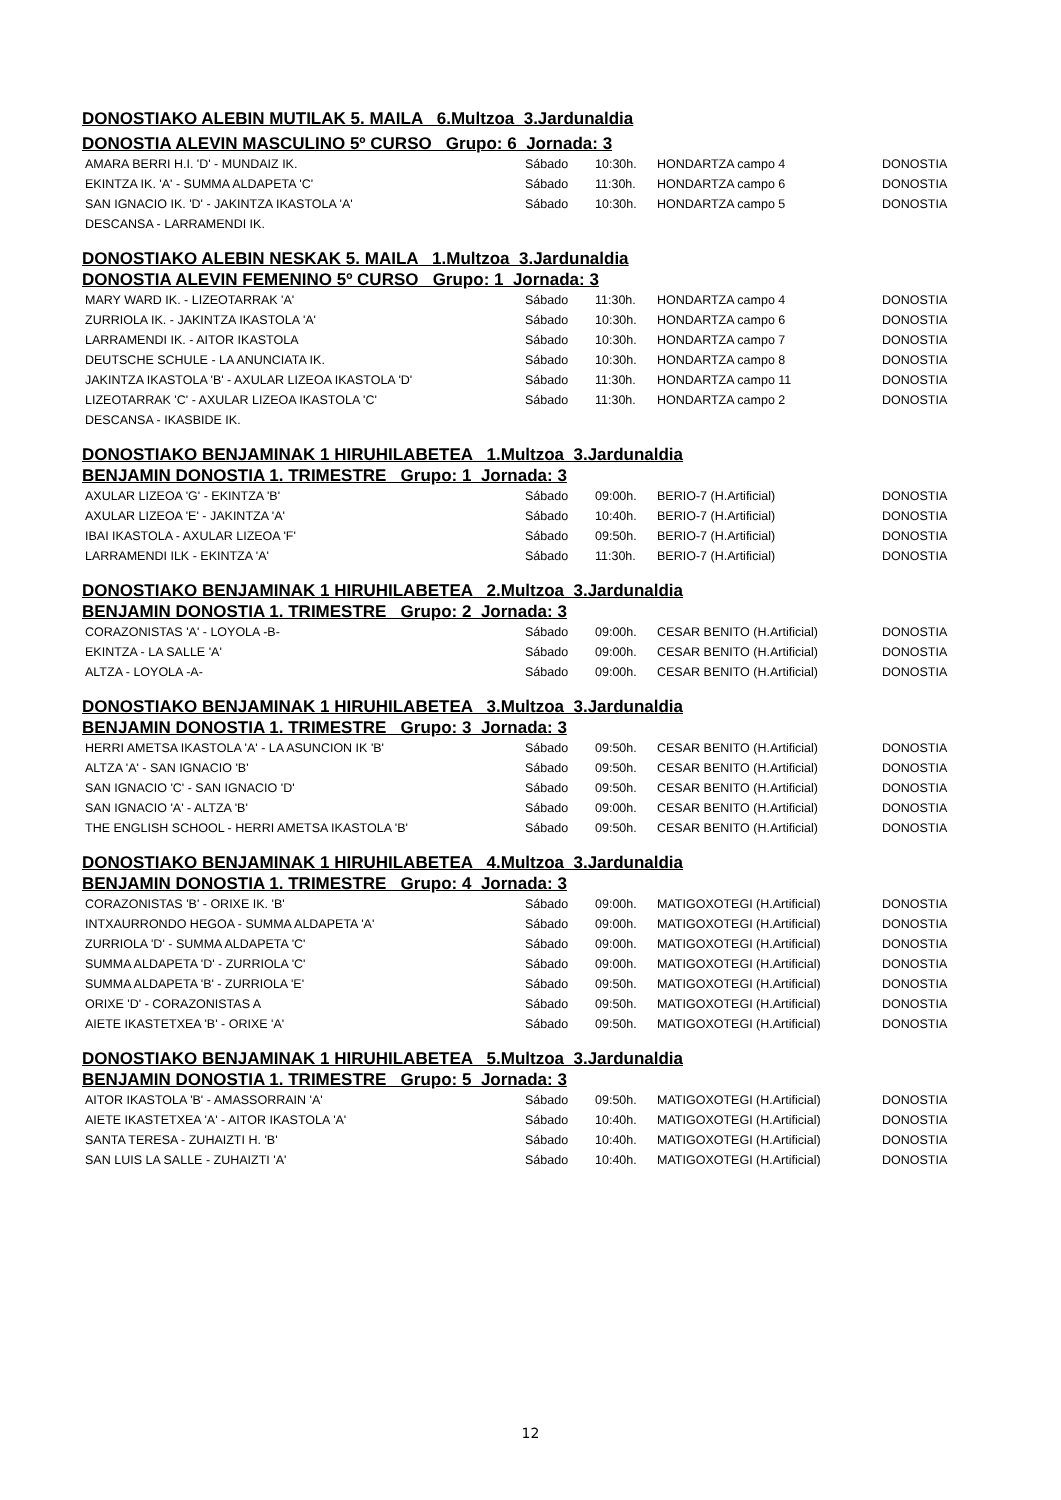DONOSTIAKO ALEBIN MUTILAK 5. MAILA 6.Multzoa 3.Jardunaldia
DONOSTIA ALEVIN MASCULINO 5º CURSO Grupo: 6 Jornada: 3
| AMARA BERRI H.I. 'D' - MUNDAIZ IK. | Sábado | 10:30h. | HONDARTZA campo 4 | DONOSTIA |
| EKINTZA IK. 'A' - SUMMA ALDAPETA 'C' | Sábado | 11:30h. | HONDARTZA campo 6 | DONOSTIA |
| SAN IGNACIO IK. 'D' - JAKINTZA IKASTOLA 'A' | Sábado | 10:30h. | HONDARTZA campo 5 | DONOSTIA |
| DESCANSA - LARRAMENDI IK. | | | | |
DONOSTIAKO ALEBIN NESKAK 5. MAILA 1.Multzoa 3.Jardunaldia
DONOSTIA ALEVIN FEMENINO 5º CURSO Grupo: 1 Jornada: 3
| MARY WARD IK. - LIZEOTARRAK 'A' | Sábado | 11:30h. | HONDARTZA campo 4 | DONOSTIA |
| ZURRIOLA IK. - JAKINTZA IKASTOLA 'A' | Sábado | 10:30h. | HONDARTZA campo 6 | DONOSTIA |
| LARRAMENDI IK. - AITOR IKASTOLA | Sábado | 10:30h. | HONDARTZA campo 7 | DONOSTIA |
| DEUTSCHE SCHULE - LA ANUNCIATA IK. | Sábado | 10:30h. | HONDARTZA campo 8 | DONOSTIA |
| JAKINTZA IKASTOLA 'B' - AXULAR LIZEOA IKASTOLA 'D' | Sábado | 11:30h. | HONDARTZA campo 11 | DONOSTIA |
| LIZEOTARRAK 'C' - AXULAR LIZEOA IKASTOLA 'C' | Sábado | 11:30h. | HONDARTZA campo 2 | DONOSTIA |
| DESCANSA - IKASBIDE IK. | | | | |
DONOSTIAKO BENJAMINAK 1 HIRUHILABETEA 1.Multzoa 3.Jardunaldia
BENJAMIN DONOSTIA 1. TRIMESTRE Grupo: 1 Jornada: 3
| AXULAR LIZEOA 'G' - EKINTZA 'B' | Sábado | 09:00h. | BERIO-7 (H.Artificial) | DONOSTIA |
| AXULAR LIZEOA 'E' - JAKINTZA 'A' | Sábado | 10:40h. | BERIO-7 (H.Artificial) | DONOSTIA |
| IBAI IKASTOLA - AXULAR LIZEOA 'F' | Sábado | 09:50h. | BERIO-7 (H.Artificial) | DONOSTIA |
| LARRAMENDI ILK - EKINTZA 'A' | Sábado | 11:30h. | BERIO-7 (H.Artificial) | DONOSTIA |
DONOSTIAKO BENJAMINAK 1 HIRUHILABETEA 2.Multzoa 3.Jardunaldia
BENJAMIN DONOSTIA 1. TRIMESTRE Grupo: 2 Jornada: 3
| CORAZONISTAS 'A' - LOYOLA -B- | Sábado | 09:00h. | CESAR BENITO (H.Artificial) | DONOSTIA |
| EKINTZA - LA SALLE 'A' | Sábado | 09:00h. | CESAR BENITO (H.Artificial) | DONOSTIA |
| ALTZA - LOYOLA -A- | Sábado | 09:00h. | CESAR BENITO (H.Artificial) | DONOSTIA |
DONOSTIAKO BENJAMINAK 1 HIRUHILABETEA 3.Multzoa 3.Jardunaldia
BENJAMIN DONOSTIA 1. TRIMESTRE Grupo: 3 Jornada: 3
| HERRI AMETSA IKASTOLA 'A' - LA ASUNCION IK 'B' | Sábado | 09:50h. | CESAR BENITO (H.Artificial) | DONOSTIA |
| ALTZA 'A' - SAN IGNACIO 'B' | Sábado | 09:50h. | CESAR BENITO (H.Artificial) | DONOSTIA |
| SAN IGNACIO 'C' - SAN IGNACIO 'D' | Sábado | 09:50h. | CESAR BENITO (H.Artificial) | DONOSTIA |
| SAN IGNACIO 'A' - ALTZA 'B' | Sábado | 09:00h. | CESAR BENITO (H.Artificial) | DONOSTIA |
| THE ENGLISH SCHOOL - HERRI AMETSA IKASTOLA 'B' | Sábado | 09:50h. | CESAR BENITO (H.Artificial) | DONOSTIA |
DONOSTIAKO BENJAMINAK 1 HIRUHILABETEA 4.Multzoa 3.Jardunaldia
BENJAMIN DONOSTIA 1. TRIMESTRE Grupo: 4 Jornada: 3
| CORAZONISTAS 'B' - ORIXE IK. 'B' | Sábado | 09:00h. | MATIGOXOTEGI (H.Artificial) | DONOSTIA |
| INTXAURRONDO HEGOA - SUMMA ALDAPETA 'A' | Sábado | 09:00h. | MATIGOXOTEGI (H.Artificial) | DONOSTIA |
| ZURRIOLA 'D' - SUMMA ALDAPETA 'C' | Sábado | 09:00h. | MATIGOXOTEGI (H.Artificial) | DONOSTIA |
| SUMMA ALDAPETA 'D' - ZURRIOLA 'C' | Sábado | 09:00h. | MATIGOXOTEGI (H.Artificial) | DONOSTIA |
| SUMMA ALDAPETA 'B' - ZURRIOLA 'E' | Sábado | 09:50h. | MATIGOXOTEGI (H.Artificial) | DONOSTIA |
| ORIXE 'D' - CORAZONISTAS A | Sábado | 09:50h. | MATIGOXOTEGI (H.Artificial) | DONOSTIA |
| AIETE IKASTETXEA 'B' - ORIXE 'A' | Sábado | 09:50h. | MATIGOXOTEGI (H.Artificial) | DONOSTIA |
DONOSTIAKO BENJAMINAK 1 HIRUHILABETEA 5.Multzoa 3.Jardunaldia
BENJAMIN DONOSTIA 1. TRIMESTRE Grupo: 5 Jornada: 3
| AITOR IKASTOLA 'B' - AMASSORRAIN 'A' | Sábado | 09:50h. | MATIGOXOTEGI (H.Artificial) | DONOSTIA |
| AIETE IKASTETXEA 'A' - AITOR IKASTOLA 'A' | Sábado | 10:40h. | MATIGOXOTEGI (H.Artificial) | DONOSTIA |
| SANTA TERESA - ZUHAIZTI H. 'B' | Sábado | 10:40h. | MATIGOXOTEGI (H.Artificial) | DONOSTIA |
| SAN LUIS LA SALLE - ZUHAIZTI 'A' | Sábado | 10:40h. | MATIGOXOTEGI (H.Artificial) | DONOSTIA |
12